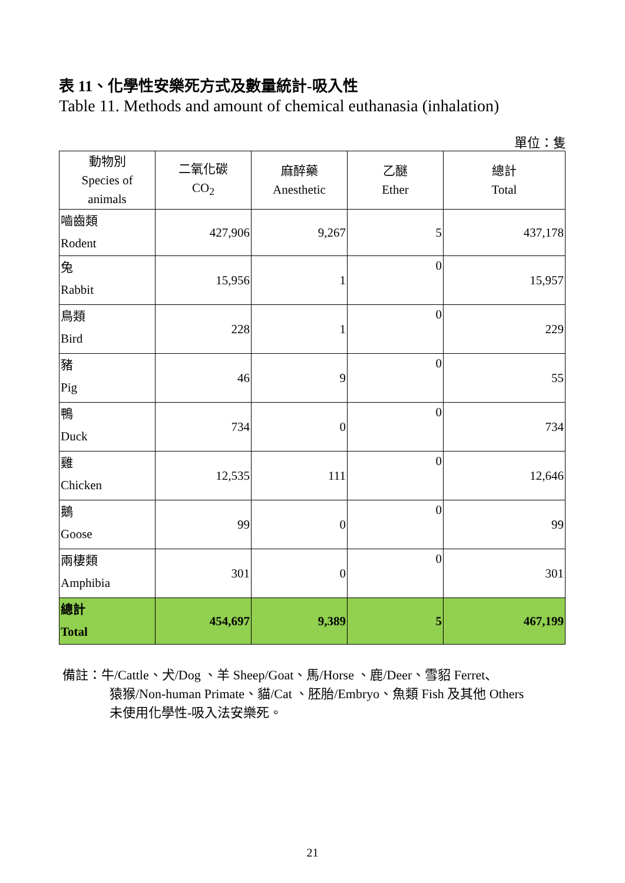表 11、化學性安樂死方式及數量統計-吸入性
Table 11. Methods and amount of chemical euthanasia (inhalation)
單位：隻
| 動物別 Species of animals | 二氧化碳 CO<sub>2</sub> | 麻醉藥 Anesthetic | 乙醚 Ether | 總計 Total |
| --- | --- | --- | --- | --- |
| 嚙齒類 Rodent | 427,906 | 9,267 | 5 | 437,178 |
| 兔 Rabbit | 15,956 | 1 | 0 | 15,957 |
| 鳥類 Bird | 228 | 1 | 0 | 229 |
| 豬 Pig | 46 | 9 | 0 | 55 |
| 鴨 Duck | 734 | 0 | 0 | 734 |
| 雞 Chicken | 12,535 | 111 | 0 | 12,646 |
| 鵝 Goose | 99 | 0 | 0 | 99 |
| 兩棲類 Amphibia | 301 | 0 | 0 | 301 |
| 總計 Total | 454,697 | 9,389 | 5 | 467,199 |
備註：牛/Cattle、犬/Dog 、羊 Sheep/Goat、馬/Horse 、鹿/Deer、雪貂 Ferret、
猿猴/Non-human Primate、貓/Cat 、胚胎/Embryo、魚類 Fish 及其他 Others
未使用化學性-吸入法安樂死。
21